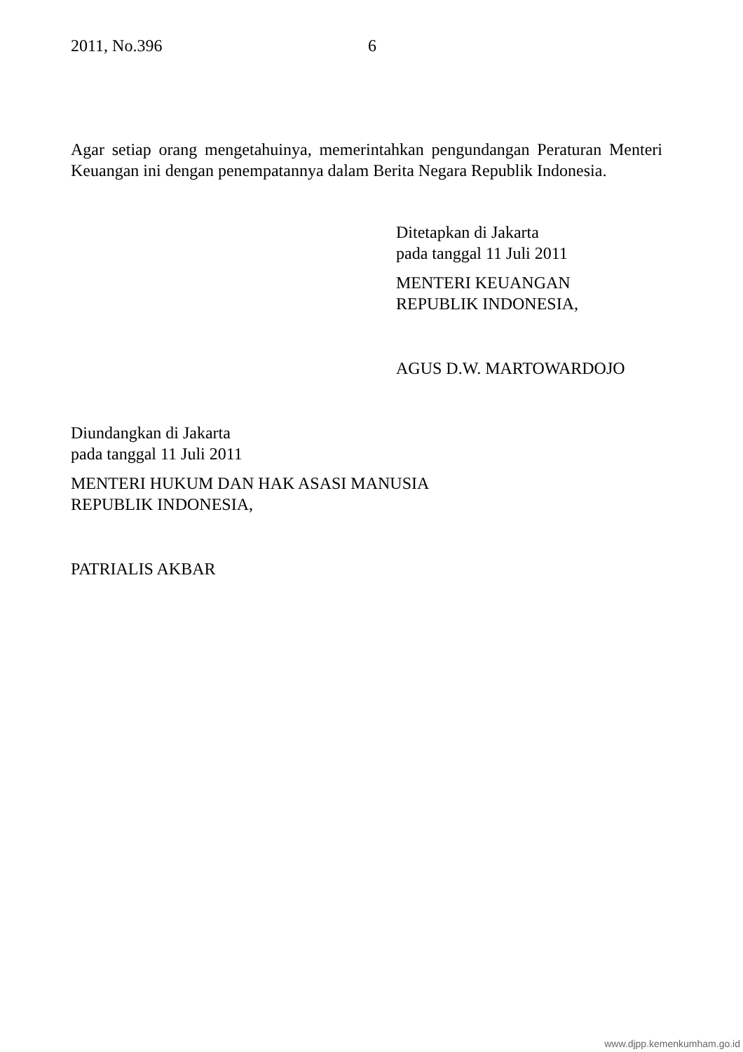2011, No.396 6
Agar setiap orang mengetahuinya, memerintahkan pengundangan Peraturan Menteri Keuangan ini dengan penempatannya dalam Berita Negara Republik Indonesia.
Ditetapkan di Jakarta
pada tanggal 11 Juli 2011
MENTERI KEUANGAN
REPUBLIK INDONESIA,
AGUS D.W. MARTOWARDOJO
Diundangkan di Jakarta
pada tanggal 11 Juli 2011
MENTERI HUKUM DAN HAK ASASI MANUSIA
REPUBLIK INDONESIA,
PATRIALIS AKBAR
www.djpp.kemenkumham.go.id